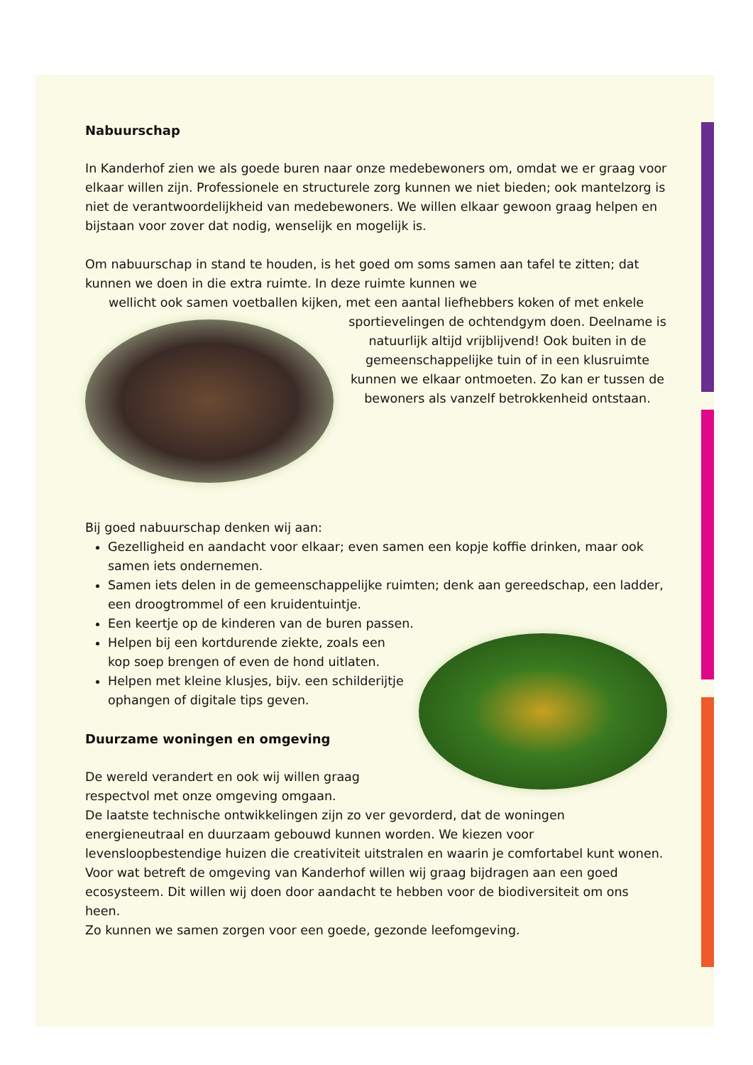Nabuurschap
In Kanderhof zien we als goede buren naar onze medebewoners om, omdat we er graag voor elkaar willen zijn. Professionele en structurele zorg kunnen we niet bieden; ook mantelzorg is niet de verantwoordelijkheid van medebewoners. We willen elkaar gewoon graag helpen en bijstaan voor zover dat nodig, wenselijk en mogelijk is.
Om nabuurschap in stand te houden, is het goed om soms samen aan tafel te zitten; dat kunnen we doen in die extra ruimte. In deze ruimte kunnen we
wellicht ook samen voetballen kijken, met een aantal liefhebbers koken of met enkele sportievelingen de ochtendgym doen. Deelname is natuurlijk altijd vrijblijvend! Ook buiten in de gemeenschappelijke tuin of in een klusruimte kunnen we elkaar ontmoeten. Zo kan er tussen de bewoners als vanzelf betrokkenheid ontstaan.
Bij goed nabuurschap denken wij aan:
Gezelligheid en aandacht voor elkaar; even samen een kopje koffie drinken, maar ook samen iets ondernemen.
Samen iets delen in de gemeenschappelijke ruimten; denk aan gereedschap, een ladder, een droogtrommel of een kruidentuintje.
Een keertje op de kinderen van de buren passen.
Helpen bij een kortdurende ziekte, zoals een kop soep brengen of even de hond uitlaten.
Helpen met kleine klusjes, bijv. een schilderijtje ophangen of digitale tips geven.
Duurzame woningen en omgeving
De wereld verandert en ook wij willen graag respectvol met onze omgeving omgaan.
De laatste technische ontwikkelingen zijn zo ver gevorderd, dat de woningen energieneutraal en duurzaam gebouwd kunnen worden. We kiezen voor levensloopbestendige huizen die creativiteit uitstralen en waarin je comfortabel kunt wonen. Voor wat betreft de omgeving van Kanderhof willen wij graag bijdragen aan een goed ecosysteem. Dit willen wij doen door aandacht te hebben voor de biodiversiteit om ons heen.
Zo kunnen we samen zorgen voor een goede, gezonde leefomgeving.